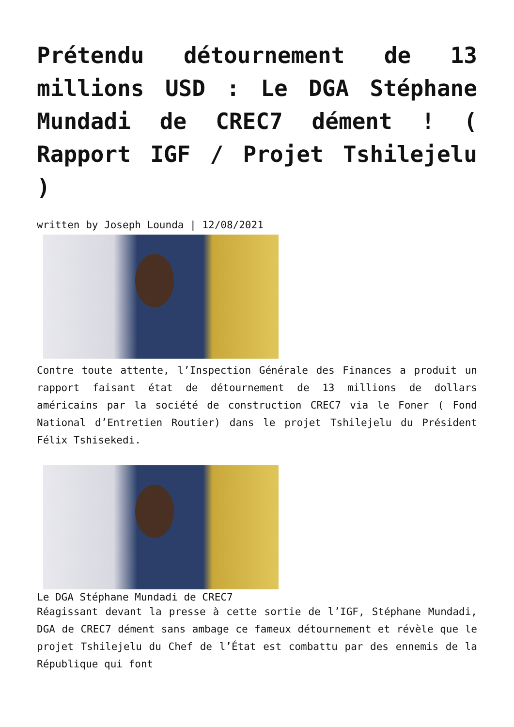Prétendu détournement de 13 millions USD : Le DGA Stéphane Mundadi de CREC7 dément ! ( Rapport IGF / Projet Tshilejelu )
written by Joseph Lounda | 12/08/2021
Contre toute attente, l’Inspection Générale des Finances a produit un rapport faisant état de détournement de 13 millions de dollars américains par la société de construction CREC7 via le Foner ( Fond National d’Entretien Routier) dans le projet Tshilejelu du Président Félix Tshisekedi.
Le DGA Stéphane Mundadi de CREC7
Réagissant devant la presse à cette sortie de l’IGF, Stéphane Mundadi, DGA de CREC7 dément sans ambage ce fameux détournement et révèle que le projet Tshilejelu du Chef de l’État est combattu par des ennemis de la République qui font